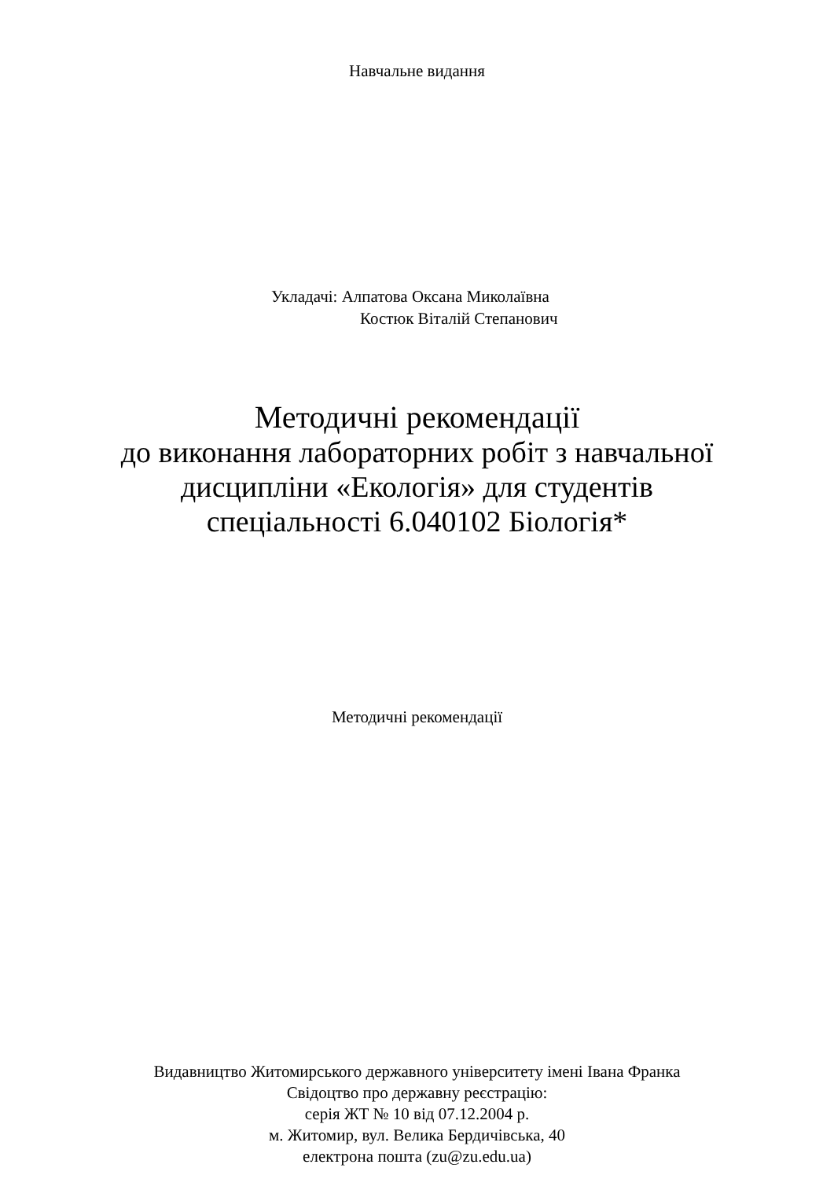Навчальне видання
Укладачі: Алпатова Оксана Миколаївна
Костюк Віталій Степанович
Методичні рекомендації
до виконання лабораторних робіт з навчальної
дисципліни «Екологія» для студентів
спеціальності 6.040102 Біологія*
Методичні рекомендації
Видавництво Житомирського державного університету імені Івана Франка
Свідоцтво про державну реєстрацію:
серія ЖТ № 10 від 07.12.2004 р.
м. Житомир, вул. Велика Бердичівська, 40
електрона пошта (zu@zu.edu.ua)